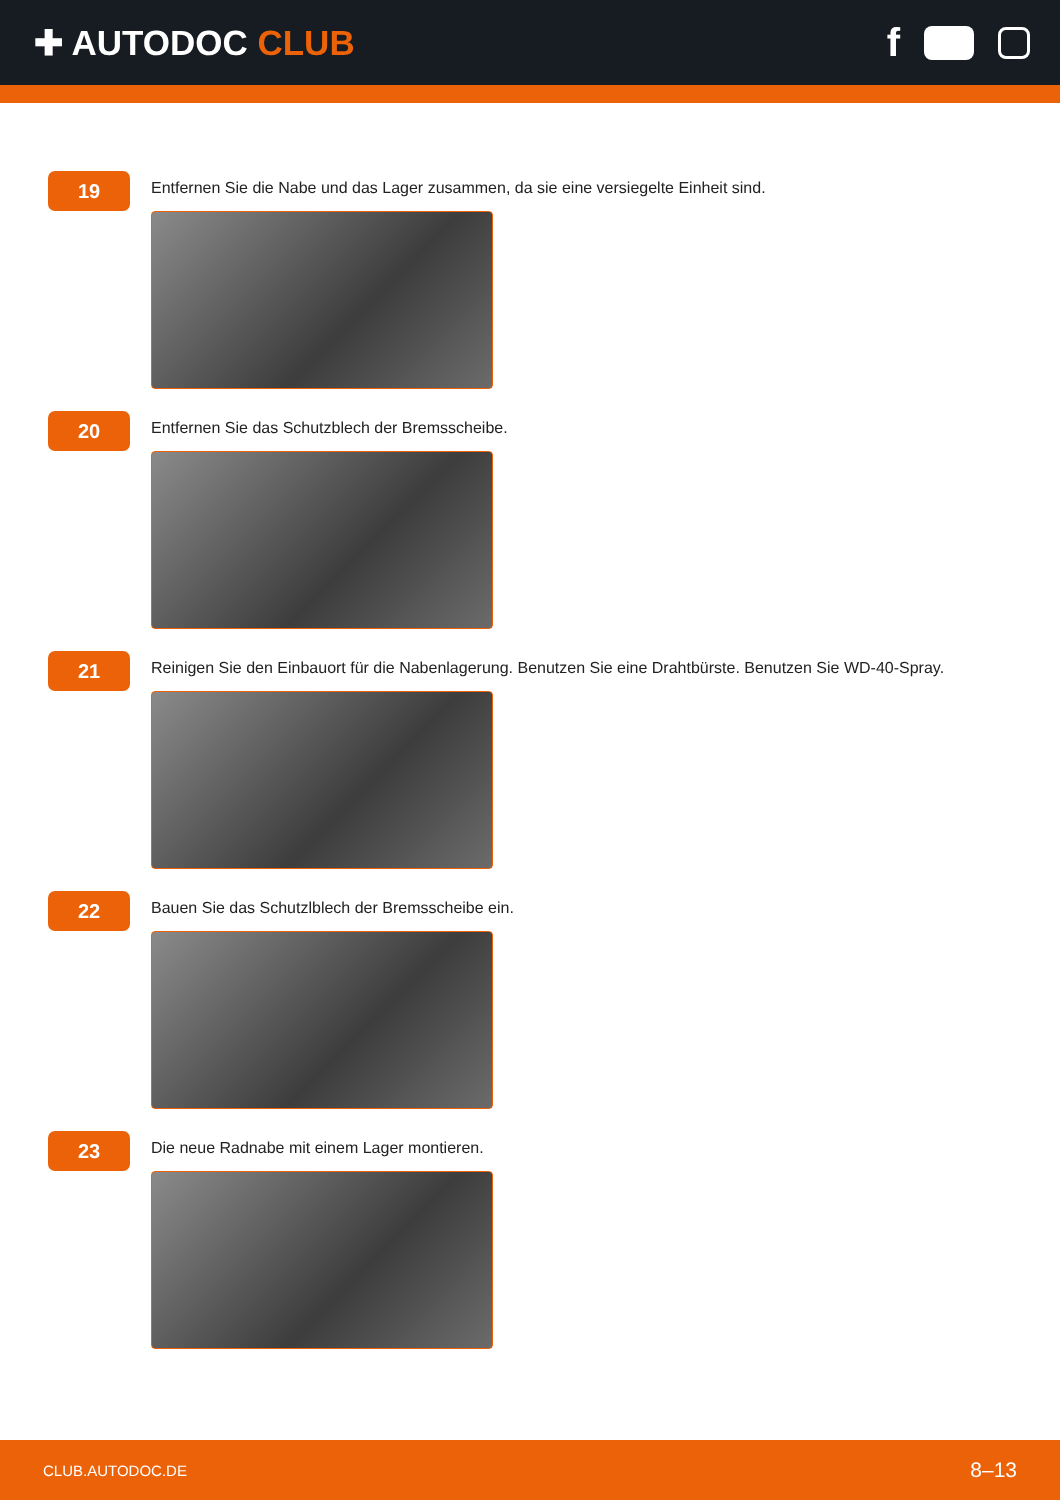✚ AUTODOC CLUB f
19
Entfernen Sie die Nabe und das Lager zusammen, da sie eine versiegelte Einheit sind.
20
Entfernen Sie das Schutzblech der Bremsscheibe.
21
Reinigen Sie den Einbauort für die Nabenlagerung. Benutzen Sie eine Drahtbürste. Benutzen Sie WD-40-Spray.
22
Bauen Sie das Schutzlblech der Bremsscheibe ein.
23
Die neue Radnabe mit einem Lager montieren.
CLUB.AUTODOC.DE 8–13